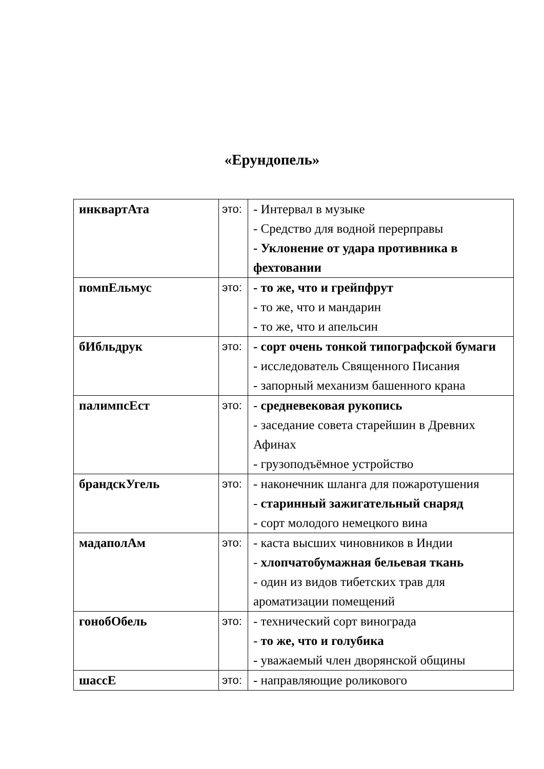«Ерундопель»
| инквартАта | это: | - Интервал в музыке - Средство для водной перерправы - Уклонение от удара противника в фехтовании |
| помпЕльмус | это: | - то же, что и грейпфрут - то же, что и мандарин - то же, что и апельсин |
| бИбльдрук | это: | - сорт очень тонкой типографской бумаги - исследователь Священного Писания - запорный механизм башенного крана |
| палимпсЕст | это: | - средневековая рукопись - заседание совета старейшин в Древних Афинах - грузоподъёмное устройство |
| брандскУгель | это: | - наконечник шланга для пожаротушения - старинный зажигательный снаряд - сорт молодого немецкого вина |
| мадаполАм | это: | - каста высших чиновников в Индии - хлопчатобумажная бельевая ткань - один из видов тибетских трав для ароматизации помещений |
| гонобОбель | это: | - технический сорт винограда - то же, что и голубика - уважаемый член дворянской общины |
| шассЕ | это: | - направляющие роликового |